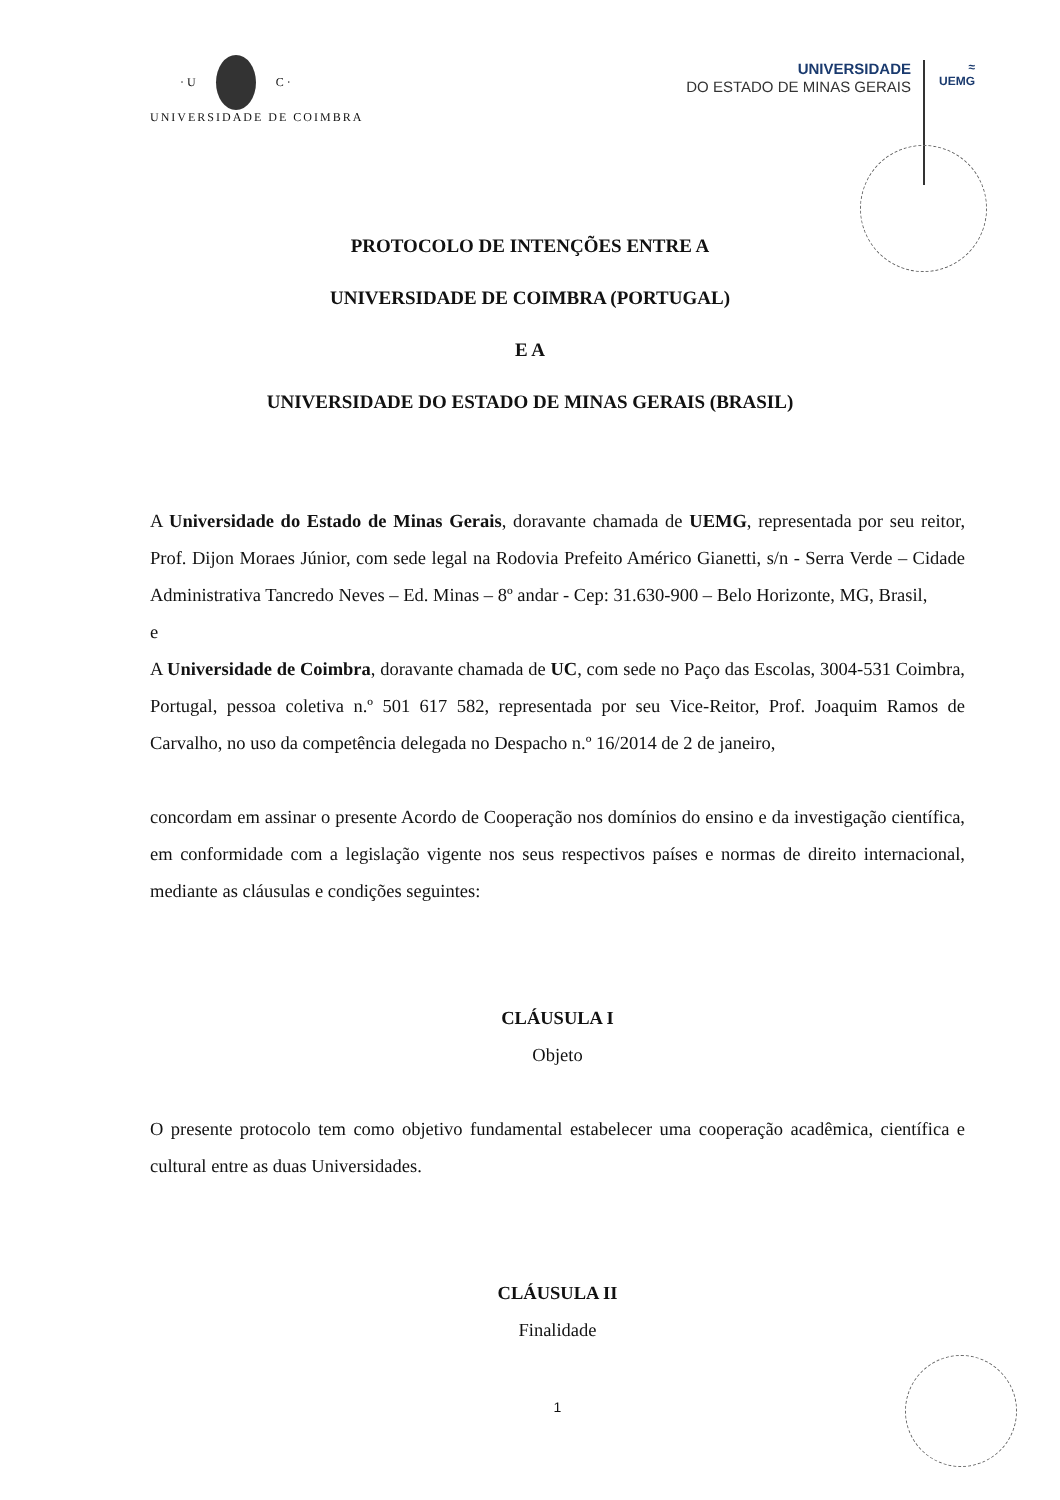· U
C ·
UNIVERSIDADE DE COIMBRA
UNIVERSIDADE
DO ESTADO DE MINAS GERAIS
≈
UEMG
PROTOCOLO DE INTENÇÕES ENTRE A
UNIVERSIDADE DE COIMBRA (PORTUGAL)
E A
UNIVERSIDADE DO ESTADO DE MINAS GERAIS (BRASIL)
A Universidade do Estado de Minas Gerais, doravante chamada de UEMG, representada por seu reitor, Prof. Dijon Moraes Júnior, com sede legal na Rodovia Prefeito Américo Gianetti, s/n - Serra Verde – Cidade Administrativa Tancredo Neves – Ed. Minas – 8º andar - Cep: 31.630-900 – Belo Horizonte, MG, Brasil,
e
A Universidade de Coimbra, doravante chamada de UC, com sede no Paço das Escolas, 3004-531 Coimbra, Portugal, pessoa coletiva n.º 501 617 582, representada por seu Vice-Reitor, Prof. Joaquim Ramos de Carvalho, no uso da competência delegada no Despacho n.º 16/2014 de 2 de janeiro,
concordam em assinar o presente Acordo de Cooperação nos domínios do ensino e da investigação científica, em conformidade com a legislação vigente nos seus respectivos países e normas de direito internacional, mediante as cláusulas e condições seguintes:
CLÁUSULA I
Objeto
O presente protocolo tem como objetivo fundamental estabelecer uma cooperação acadêmica, científica e cultural entre as duas Universidades.
CLÁUSULA II
Finalidade
1